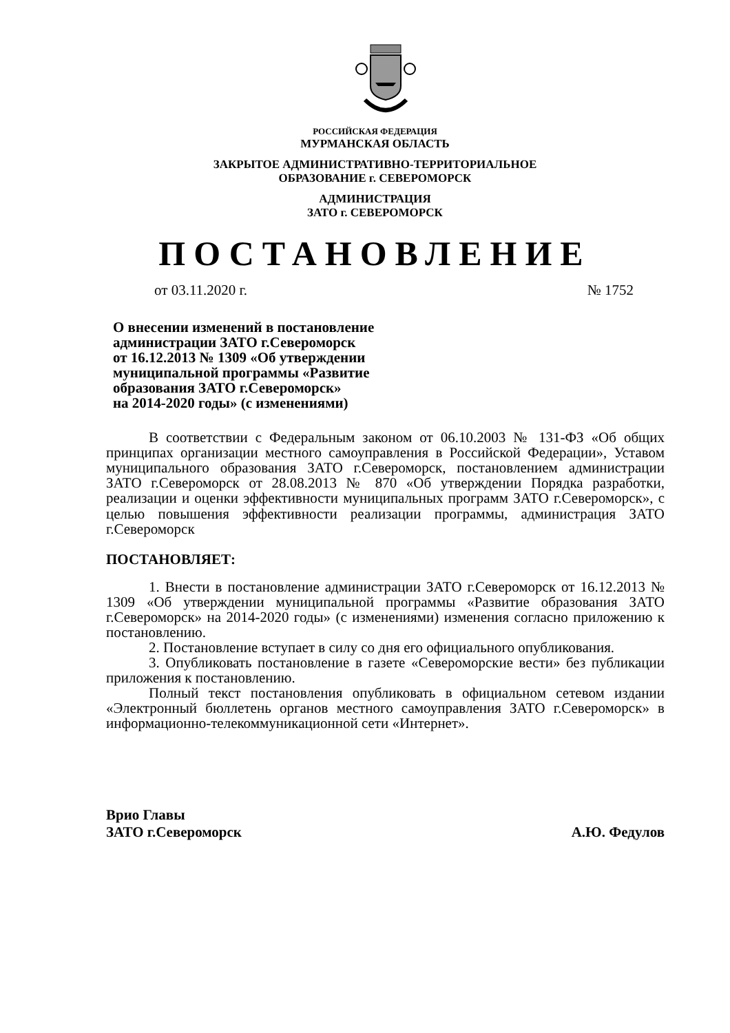РОССИЙСКАЯ ФЕДЕРАЦИЯ
МУРМАНСКАЯ ОБЛАСТЬ
ЗАКРЫТОЕ АДМИНИСТРАТИВНО-ТЕРРИТОРИАЛЬНОЕ
ОБРАЗОВАНИЕ г. СЕВЕРОМОРСК
АДМИНИСТРАЦИЯ
ЗАТО г. СЕВЕРОМОРСК
ПОСТАНОВЛЕНИЕ
от 03.11.2020 г. № 1752
О внесении изменений в постановление
администрации ЗАТО г.Североморск
от 16.12.2013 № 1309 «Об утверждении
муниципальной программы «Развитие
образования ЗАТО г.Североморск»
на 2014-2020 годы» (с изменениями)
В соответствии с Федеральным законом от 06.10.2003 № 131-ФЗ «Об общих принципах организации местного самоуправления в Российской Федерации», Уставом муниципального образования ЗАТО г.Североморск, постановлением администрации ЗАТО г.Североморск от 28.08.2013 № 870 «Об утверждении Порядка разработки, реализации и оценки эффективности муниципальных программ ЗАТО г.Североморск», с целью повышения эффективности реализации программы, администрация ЗАТО г.Североморск
ПОСТАНОВЛЯЕТ:
1. Внести в постановление администрации ЗАТО г.Североморск от 16.12.2013 № 1309 «Об утверждении муниципальной программы «Развитие образования ЗАТО г.Североморск» на 2014-2020 годы» (с изменениями) изменения согласно приложению к постановлению.
2. Постановление вступает в силу со дня его официального опубликования.
3. Опубликовать постановление в газете «Североморские вести» без публикации приложения к постановлению.
Полный текст постановления опубликовать в официальном сетевом издании «Электронный бюллетень органов местного самоуправления ЗАТО г.Североморск» в информационно-телекоммуникационной сети «Интернет».
Врио Главы
ЗАТО г.Североморск
А.Ю. Федулов